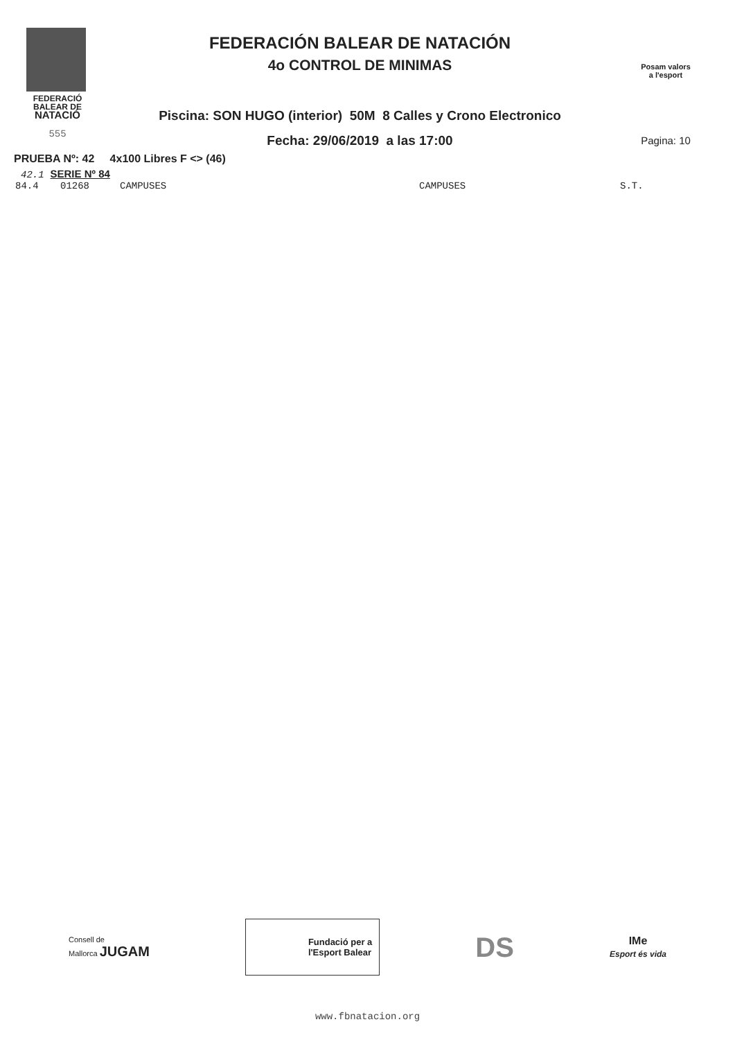FEDERACIÓ
BALEAR DE
NATACIÓ
555
FEDERACIÓN BALEAR DE NATACIÓN
4o CONTROL DE MINIMAS
Piscina: SON HUGO (interior) 50M 8 Calles y Crono Electronico
Fecha: 29/06/2019 a las 17:00
Posam valors
a l'esport
Pagina: 10
PRUEBA Nº: 42 4x100 Libres F <> (46)
42.1 SERIE Nº 84
84.4 01268 CAMPUSES CAMPUSES S.T.
Consell de
Mallorca JUGAM
Fundació per a
l'Esport Balear
DS
IMe
Esport és vida
www.fbnatacion.org